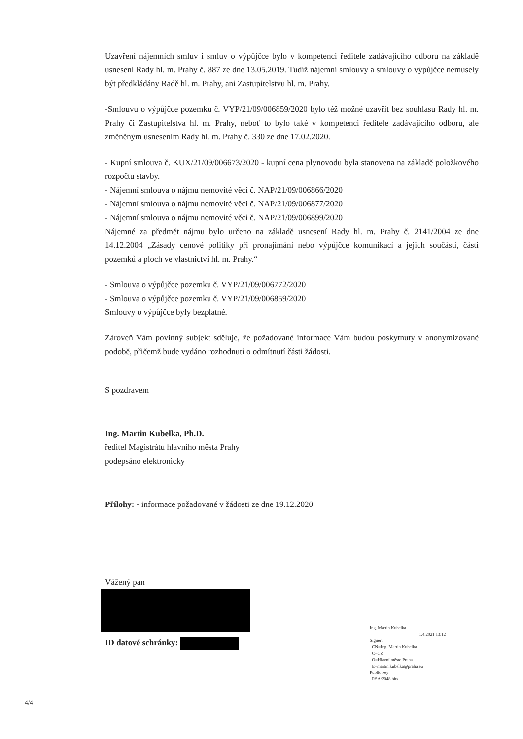Uzavření nájemních smluv i smluv o výpůjčce bylo v kompetenci ředitele zadávajícího odboru na základě usnesení Rady hl. m. Prahy č. 887 ze dne 13.05.2019. Tudíž nájemní smlouvy a smlouvy o výpůjčce nemusely být předkládány Radě hl. m. Prahy, ani Zastupitelstvu hl. m. Prahy.
-Smlouvu o výpůjčce pozemku č. VYP/21/09/006859/2020 bylo též možné uzavřít bez souhlasu Rady hl. m. Prahy či Zastupitelstva hl. m. Prahy, neboť to bylo také v kompetenci ředitele zadávajícího odboru, ale změněným usnesením Rady hl. m. Prahy č. 330 ze dne 17.02.2020.
- Kupní smlouva č. KUX/21/09/006673/2020 - kupní cena plynovodu byla stanovena na základě položkového rozpočtu stavby.
- Nájemní smlouva o nájmu nemovité věci č. NAP/21/09/006866/2020
- Nájemní smlouva o nájmu nemovité věci č. NAP/21/09/006877/2020
- Nájemní smlouva o nájmu nemovité věci č. NAP/21/09/006899/2020
Nájemné za předmět nájmu bylo určeno na základě usnesení Rady hl. m. Prahy č. 2141/2004 ze dne 14.12.2004 „Zásady cenové politiky při pronajímání nebo výpůjčce komunikací a jejich součástí, části pozemků a ploch ve vlastnictví hl. m. Prahy.“
- Smlouva o výpůjčce pozemku č. VYP/21/09/006772/2020
- Smlouva o výpůjčce pozemku č. VYP/21/09/006859/2020
Smlouvy o výpůjčce byly bezplatné.
Zároveň Vám povinný subjekt sděluje, že požadované informace Vám budou poskytnuty v anonymizované podobě, přičemž bude vydáno rozhodnutí o odmítnutí části žádosti.
S pozdravem
Ing. Martin Kubelka, Ph.D.
ředitel Magistrátu hlavního města Prahy
podepsáno elektronicky
Přílohy: - informace požadované v žádosti ze dne 19.12.2020
Vážený pan
ID datové schránky:
Ing. Martin Kubelka
1.4.2021 13:12
Signer:
CN=Ing. Martin Kubelka
C=CZ
O=Hlavní město Praha
E=martin.kubelka@praha.eu
Public key:
RSA/2048 bits
4/4